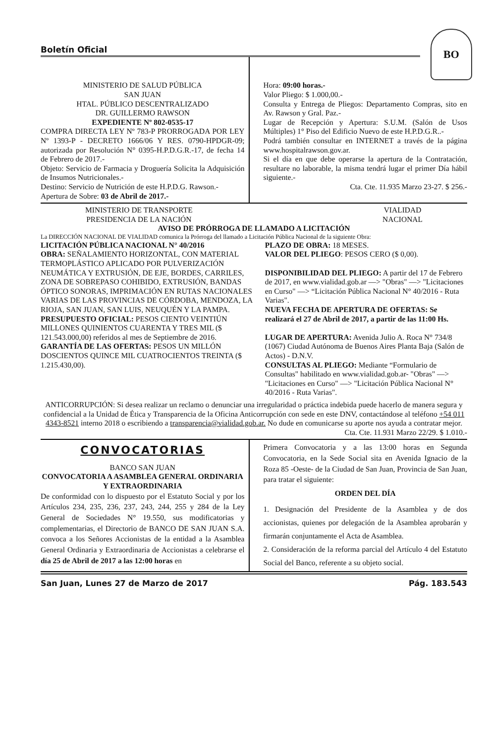Boletín Oficial
BO
MINISTERIO DE SALUD PÚBLICA
SAN JUAN
HTAL. PÚBLICO DESCENTRALIZADO
DR. GUILLERMO RAWSON
EXPEDIENTE Nº 802-0535-17
COMPRA DIRECTA LEY Nº 783-P PRORROGADA POR LEY Nº 1393-P - DECRETO 1666/06 Y RES. 0790-HPDGR-09; autorizada por Resolución N° 0395-H.P.D.G.R.-17, de fecha 14 de Febrero de 2017.-
Objeto: Servicio de Farmacia y Droguería Solicita la Adquisición de Insumos Nutricionales.-
Destino: Servicio de Nutrición de este H.P.D.G. Rawson.-
Apertura de Sobre: 03 de Abril de 2017.-
Hora: 09:00 horas.-
Valor Pliego: $ 1.000,00.-
Consulta y Entrega de Pliegos: Departamento Compras, sito en Av. Rawson y Gral. Paz.-
Lugar de Recepción y Apertura: S.U.M. (Salón de Usos Múltiples) 1° Piso del Edificio Nuevo de este H.P.D.G.R..-
Podrá también consultar en INTERNET a través de la página www.hospitalrawson.gov.ar.
Si el día en que debe operarse la apertura de la Contratación, resultare no laborable, la misma tendrá lugar el primer Día hábil siguiente.-
Cta. Cte. 11.935 Marzo 23-27. $ 256.-
MINISTERIO DE TRANSPORTE
PRESIDENCIA DE LA NACIÓN
VIALIDAD
NACIONAL
AVISO DE PRÓRROGA DE LLAMADO A LICITACIÓN
La DIRECCIÓN NACIONAL DE VIALIDAD comunica la Prórroga del llamado a Licitación Pública Nacional de la siguiente Obra:
LICITACIÓN PÚBLICA NACIONAL N° 40/2016
OBRA: SEÑALAMIENTO HORIZONTAL, CON MATERIAL TERMOPLÁSTICO APLICADO POR PULVERIZACIÓN NEUMÁTICA Y EXTRUSIÓN, DE EJE, BORDES, CARRILES, ZONA DE SOBREPASO COHIBIDO, EXTRUSIÓN, BANDAS ÓPTICO SONORAS, IMPRIMACIÓN EN RUTAS NACIONALES VARIAS DE LAS PROVINCIAS DE CÓRDOBA, MENDOZA, LA RIOJA, SAN JUAN, SAN LUIS, NEUQUÉN Y LA PAMPA.
PRESUPUESTO OFICIAL: PESOS CIENTO VEINTIÚN MILLONES QUINIENTOS CUARENTA Y TRES MIL ($ 121.543.000,00) referidos al mes de Septiembre de 2016.
GARANTÍA DE LAS OFERTAS: PESOS UN MILLÓN DOSCIENTOS QUINCE MIL CUATROCIENTOS TREINTA ($ 1.215.430,00).
PLAZO DE OBRA: 18 MESES.
VALOR DEL PLIEGO: PESOS CERO ($ 0,00).
DISPONIBILIDAD DEL PLIEGO: A partir del 17 de Febrero de 2017, en www.vialidad.gob.ar —> "Obras" —> "Licitaciones en Curso" —> “Licitación Pública Nacional N° 40/2016 - Ruta Varias".
NUEVA FECHA DE APERTURA DE OFERTAS: Se realizará el 27 de Abril de 2017, a partir de las 11:00 Hs.
LUGAR DE APERTURA: Avenida Julio A. Roca N° 734/8 (1067) Ciudad Autónoma de Buenos Aires Planta Baja (Salón de Actos) - D.N.V.
CONSULTAS AL PLIEGO: Mediante “Formulario de Consultas" habilitado en www.vialidad.gob.ar- "Obras" —> "Licitaciones en Curso" —> "Licitación Pública Nacional N° 40/2016 - Ruta Varias".
ANTICORRUPCIÓN: Si desea realizar un reclamo o denunciar una irregularidad o práctica indebida puede hacerlo de manera segura y confidencial a la Unidad de Ética y Transparencia de la Oficina Anticorrupción con sede en este DNV, contactándose al teléfono +54 011 4343-8521 interno 2018 o escribiendo a transparencia@vialidad.gob.ar. No dude en comunicarse su aporte nos ayuda a contratar mejor.
Cta. Cte. 11.931 Marzo 22/29. $ 1.010.-
CONVOCATORIAS
BANCO SAN JUAN
CONVOCATORIA A ASAMBLEA GENERAL ORDINARIA Y EXTRAORDINARIA
De conformidad con lo dispuesto por el Estatuto Social y por los Artículos 234, 235, 236, 237, 243, 244, 255 y 284 de la Ley General de Sociedades N° 19.550, sus modificatorias y complementarias, el Directorio de BANCO DE SAN JUAN S.A. convoca a los Señores Accionistas de la entidad a la Asamblea General Ordinaria y Extraordinaria de Accionistas a celebrarse el día 25 de Abril de 2017 a las 12:00 horas en
Primera Convocatoria y a las 13:00 horas en Segunda Convocatoria, en la Sede Social sita en Avenida Ignacio de la Roza 85 -Oeste- de la Ciudad de San Juan, Provincia de San Juan, para tratar el siguiente:
ORDEN DEL DÍA
1. Designación del Presidente de la Asamblea y de dos accionistas, quienes por delegación de la Asamblea aprobarán y firmarán conjuntamente el Acta de Asamblea.
2. Consideración de la reforma parcial del Artículo 4 del Estatuto Social del Banco, referente a su objeto social.
San Juan, Lunes 27 de Marzo de 2017 Pág. 183.543